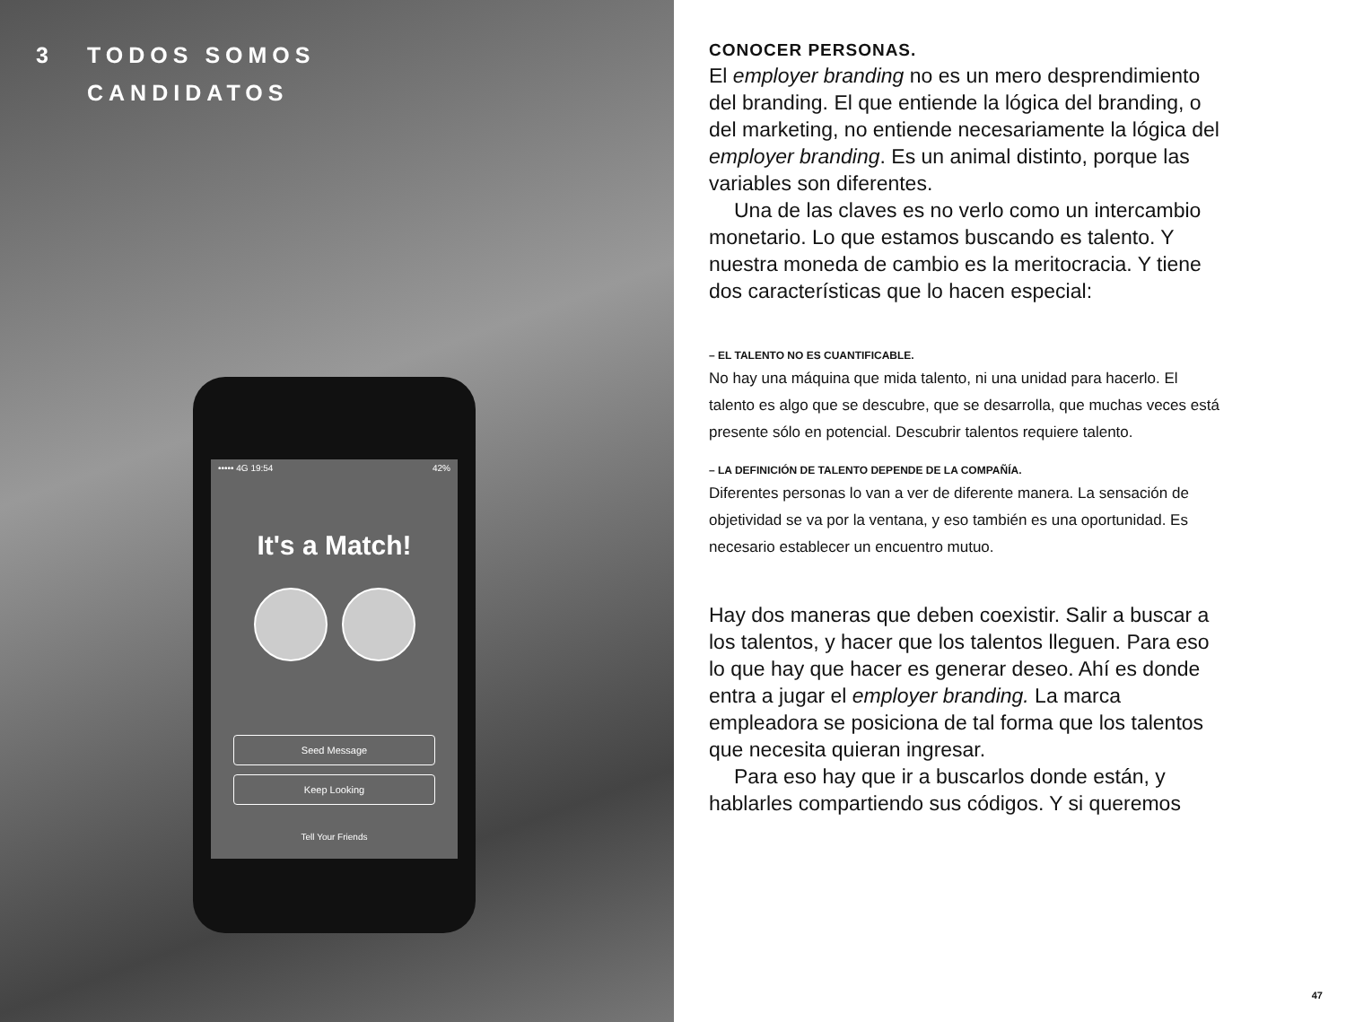3 TODOS SOMOS
CANDIDATOS
••••• 4G 19:54 42%
It's a Match!
Seed Message
Keep Looking
Tell Your Friends
CONOCER PERSONAS.
El employer branding no es un mero desprendimiento del branding. El que entiende la lógica del branding, o del marketing, no entiende necesariamente la lógica del employer branding. Es un animal distinto, porque las variables son diferentes.
Una de las claves es no verlo como un intercambio monetario. Lo que estamos buscando es talento. Y nuestra moneda de cambio es la meritocracia. Y tiene dos características que lo hacen especial:
– EL TALENTO NO ES CUANTIFICABLE.
No hay una máquina que mida talento, ni una unidad para hacerlo. El talento es algo que se descubre, que se desarrolla, que muchas veces está presente sólo en potencial. Descubrir talentos requiere talento.
– LA DEFINICIÓN DE TALENTO DEPENDE DE LA COMPAÑÍA.
Diferentes personas lo van a ver de diferente manera. La sensación de objetividad se va por la ventana, y eso también es una oportunidad. Es necesario establecer un encuentro mutuo.
Hay dos maneras que deben coexistir. Salir a buscar a los talentos, y hacer que los talentos lleguen. Para eso lo que hay que hacer es generar deseo. Ahí es donde entra a jugar el employer branding. La marca empleadora se posiciona de tal forma que los talentos que necesita quieran ingresar.
Para eso hay que ir a buscarlos donde están, y hablarles compartiendo sus códigos. Y si queremos
47